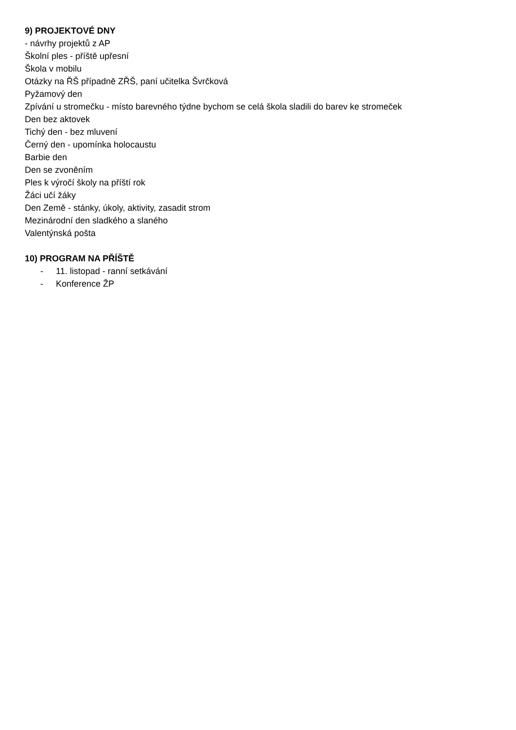9) PROJEKTOVÉ DNY
- návrhy projektů z AP
Školní ples - příště upřesní
Škola v mobilu
Otázky na ŘŠ případně ZŘŠ, paní učitelka Švrčková
Pyžamový den
Zpívání u stromečku - místo barevného týdne bychom se celá škola sladili do barev ke stromeček
Den bez aktovek
Tichý den - bez mluvení
Černý den - upomínka holocaustu
Barbie den
Den se zvoněním
Ples k výročí školy na příští rok
Žáci učí žáky
Den Země - stánky, úkoly, aktivity, zasadit strom
Mezinárodní den sladkého a slaného
Valentýnská pošta
10) PROGRAM NA PŘÍŠTĚ
- 11. listopad - ranní setkávání
- Konference ŽP